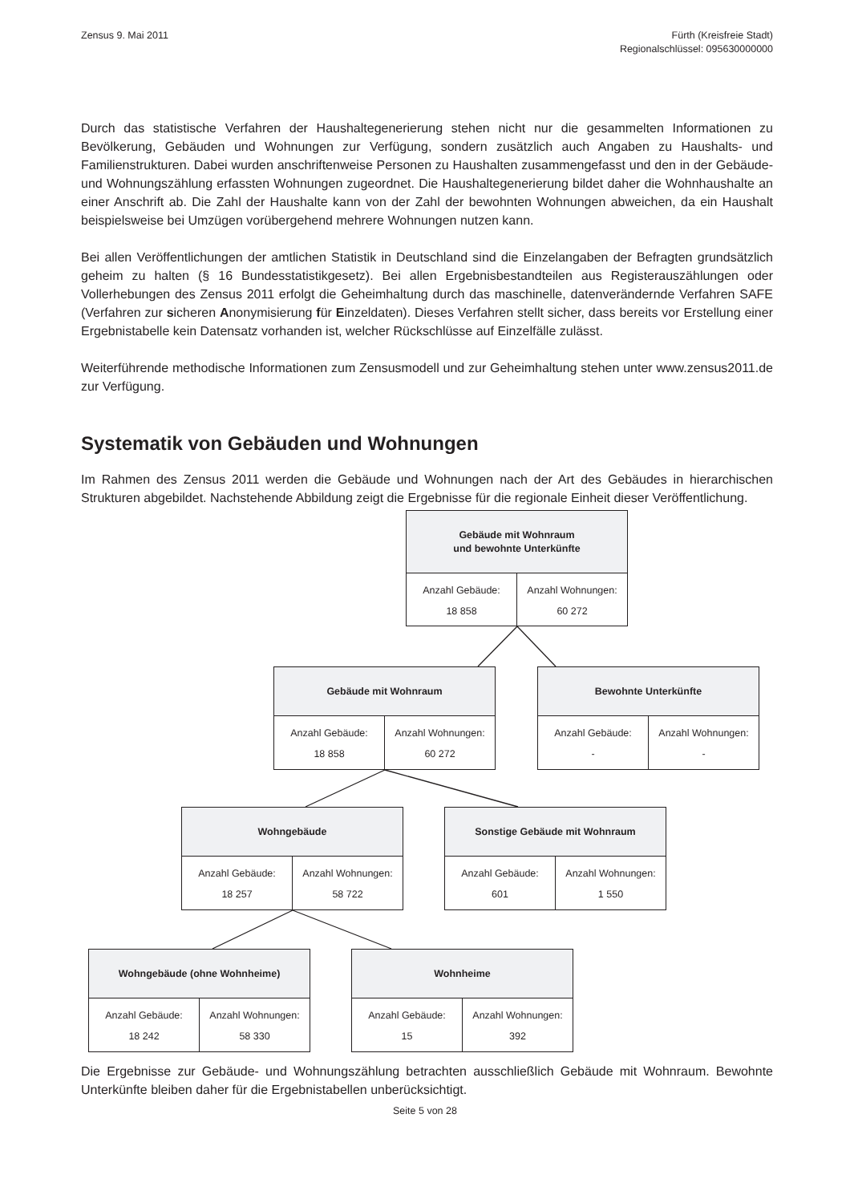Zensus 9. Mai 2011 Fürth (Kreisfreie Stadt)
Regionalschlüssel: 095630000000
Durch das statistische Verfahren der Haushaltegenerierung stehen nicht nur die gesammelten Informationen zu Bevölkerung, Gebäuden und Wohnungen zur Verfügung, sondern zusätzlich auch Angaben zu Haushalts- und Familienstrukturen. Dabei wurden anschriftenweise Personen zu Haushalten zusammengefasst und den in der Gebäude- und Wohnungszählung erfassten Wohnungen zugeordnet. Die Haushaltegenerierung bildet daher die Wohnhaushalte an einer Anschrift ab. Die Zahl der Haushalte kann von der Zahl der bewohnten Wohnungen abweichen, da ein Haushalt beispielsweise bei Umzügen vorübergehend mehrere Wohnungen nutzen kann.
Bei allen Veröffentlichungen der amtlichen Statistik in Deutschland sind die Einzelangaben der Befragten grundsätzlich geheim zu halten (§ 16 Bundesstatistikgesetz). Bei allen Ergebnisbestandteilen aus Register­auszählungen oder Vollerhebungen des Zensus 2011 erfolgt die Geheimhaltung durch das maschinelle, da­tenverändernde Verfahren SAFE (Verfahren zur sicheren Anonymisierung für Einzeldaten). Dieses Verfahren stellt sicher, dass bereits vor Erstellung einer Ergebnistabelle kein Datensatz vorhanden ist, welcher Rück­schlüsse auf Einzelfälle zulässt.
Weiterführende methodische Informationen zum Zensusmodell und zur Geheimhaltung stehen unter www.zensus2011.de zur Verfügung.
Systematik von Gebäuden und Wohnungen
Im Rahmen des Zensus 2011 werden die Gebäude und Wohnungen nach der Art des Gebäudes in hierarchi­schen Strukturen abgebildet. Nachstehende Abbildung zeigt die Ergebnisse für die regionale Einheit dieser Veröffentlichung.
Gebäude mit Wohnraum
und bewohnte Unterkünfte
Anzahl Gebäude:
18 858
Anzahl Wohnungen:
60 272
Gebäude mit Wohnraum
Anzahl Gebäude:
18 858
Anzahl Wohnungen:
60 272
Bewohnte Unterkünfte
Anzahl Gebäude:
-
Anzahl Wohnungen:
-
Wohngebäude
Anzahl Gebäude:
18 257
Anzahl Wohnungen:
58 722
Sonstige Gebäude mit Wohnraum
Anzahl Gebäude:
601
Anzahl Wohnungen:
1 550
Wohngebäude (ohne Wohnheime)
Anzahl Gebäude:
18 242
Anzahl Wohnungen:
58 330
Wohnheime
Anzahl Gebäude:
15
Anzahl Wohnungen:
392
Die Ergebnisse zur Gebäude- und Wohnungszählung betrachten ausschließlich Gebäude mit Wohnraum. Bewohnte Unterkünfte bleiben daher für die Ergebnistabellen unberücksichtigt.
Seite 5 von 28